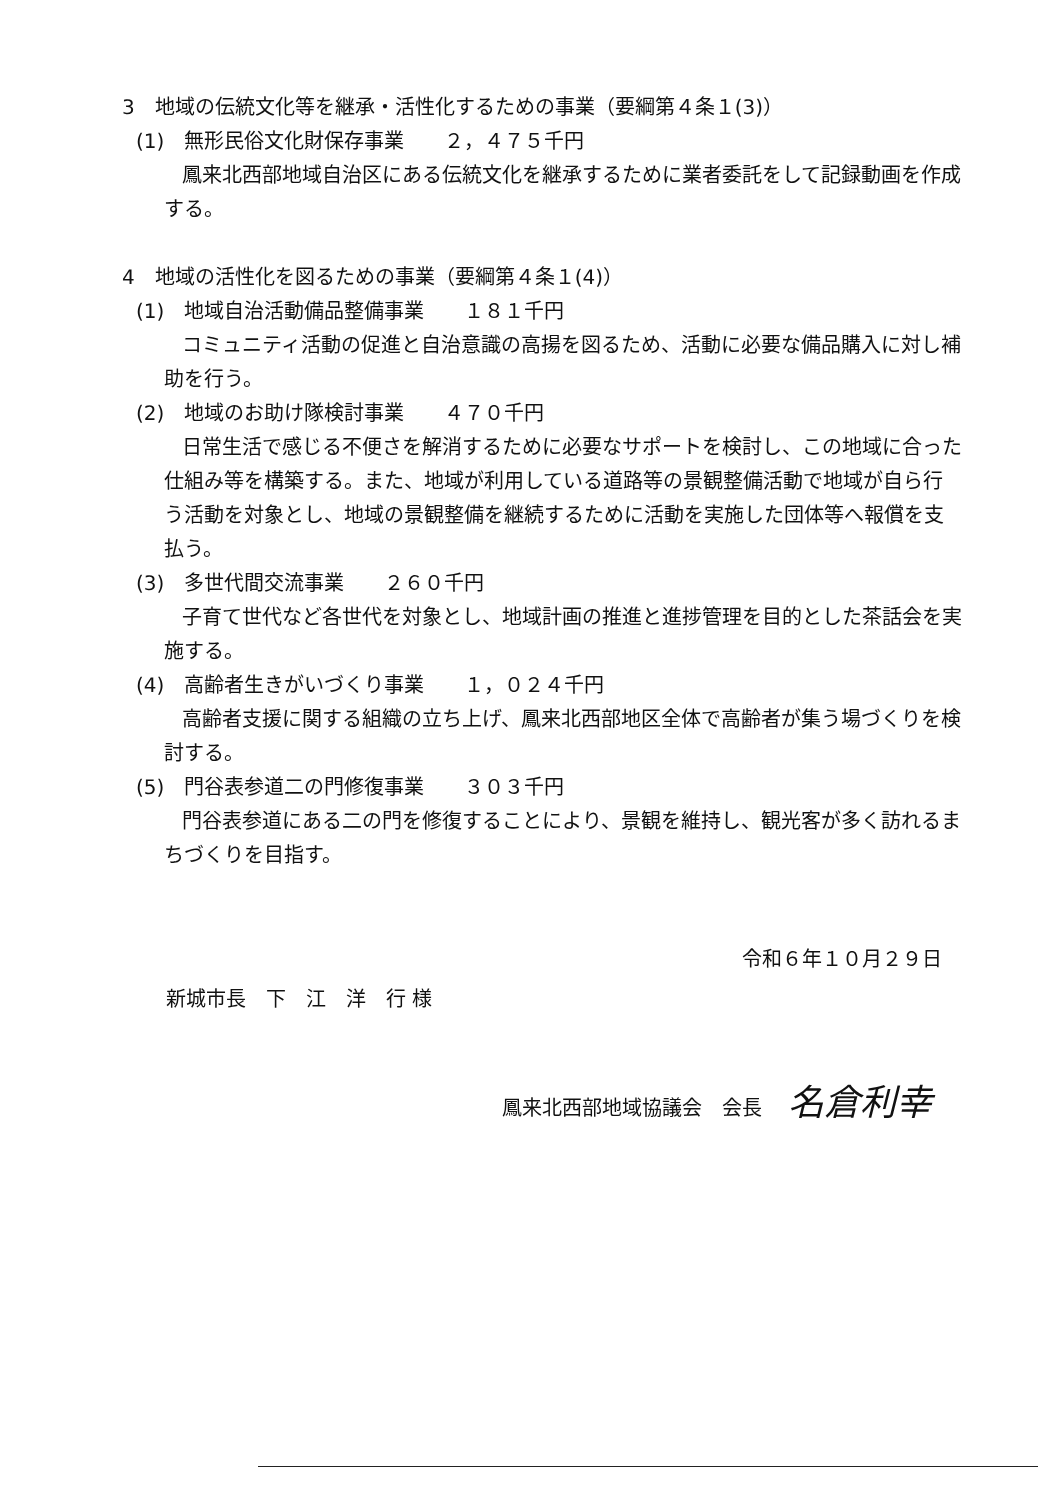3　地域の伝統文化等を継承・活性化するための事業（要綱第４条１(3)）
(1)　無形民俗文化財保存事業　　２，４７５千円
鳳来北西部地域自治区にある伝統文化を継承するために業者委託をして記録動画を作成する。
4　地域の活性化を図るための事業（要綱第４条１(4)）
(1)　地域自治活動備品整備事業　　１８１千円
コミュニティ活動の促進と自治意識の高揚を図るため、活動に必要な備品購入に対し補助を行う。
(2)　地域のお助け隊検討事業　　４７０千円
日常生活で感じる不便さを解消するために必要なサポートを検討し、この地域に合った仕組み等を構築する。また、地域が利用している道路等の景観整備活動で地域が自ら行う活動を対象とし、地域の景観整備を継続するために活動を実施した団体等へ報償を支払う。
(3)　多世代間交流事業　　２６０千円
子育て世代など各世代を対象とし、地域計画の推進と進捗管理を目的とした茶話会を実施する。
(4)　高齢者生きがいづくり事業　　１，０２４千円
高齢者支援に関する組織の立ち上げ、鳳来北西部地区全体で高齢者が集う場づくりを検討する。
(5)　門谷表参道二の門修復事業　　３０３千円
門谷表参道にある二の門を修復することにより、景観を維持し、観光客が多く訪れるまちづくりを目指す。
令和６年１０月２９日
新城市長　下　江　洋　行 様
鳳来北西部地域協議会　会長 名倉利幸